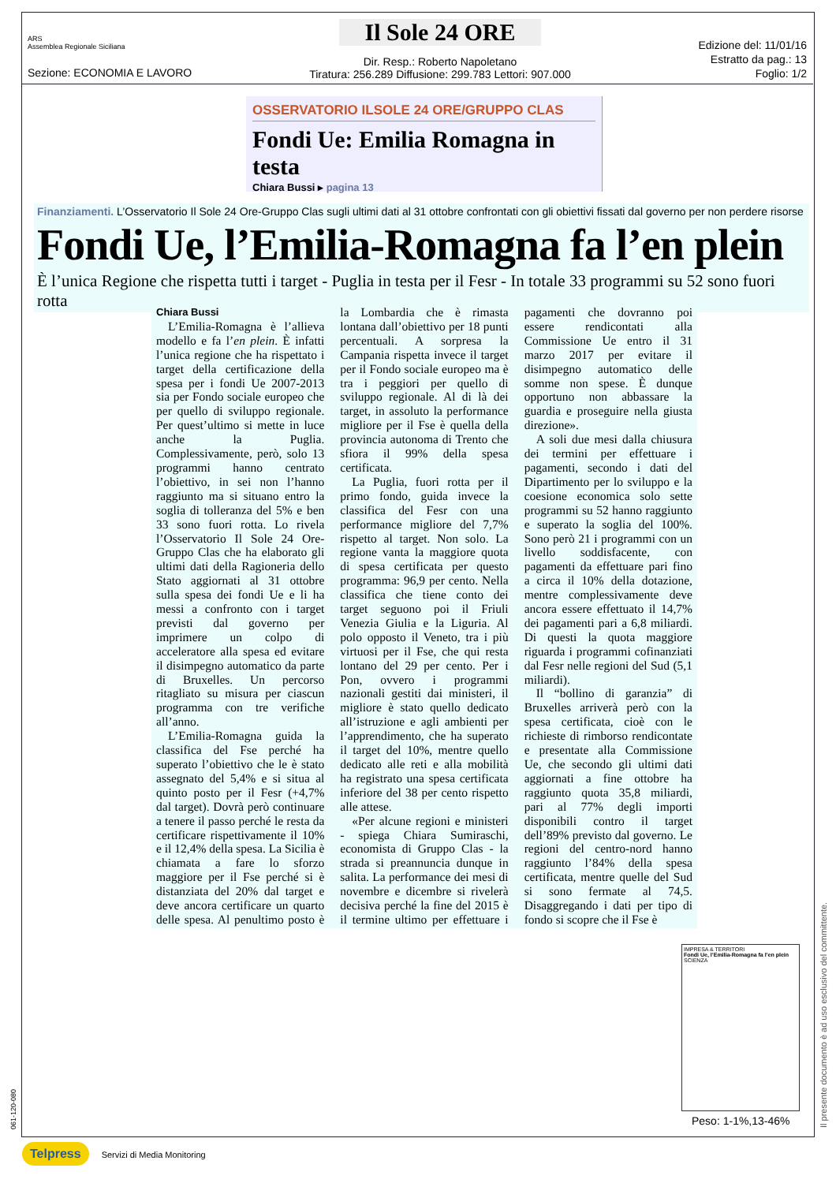ARS
Assemblea Regionale Siciliana
Sezione: ECONOMIA E LAVORO
Il Sole 24 ORE
Dir. Resp.: Roberto Napoletano
Tiratura: 256.289 Diffusione: 299.783 Lettori: 907.000
Edizione del: 11/01/16
Estratto da pag.: 13
Foglio: 1/2
OSSERVATORIO ILSOLE 24 ORE/GRUPPO CLAS
Fondi Ue: Emilia Romagna in testa
Chiara Bussi ▸ pagina 13
Finanziamenti. L’Osservatorio Il Sole 24 Ore-Gruppo Clas sugli ultimi dati al 31 ottobre confrontati con gli obiettivi fissati dal governo per non perdere risorse
Fondi Ue, l’Emilia-Romagna fa l’en plein
È l’unica Regione che rispetta tutti i target - Puglia in testa per il Fesr - In totale 33 programmi su 52 sono fuori rotta
Chiara Bussi
L’Emilia-Romagna è l’allieva modello e fa l’en plein. È infatti l’unica regione che ha rispettato i target della certificazione della spesa per i fondi Ue 2007-2013 sia per Fondo sociale europeo che per quello di sviluppo regionale. Per quest’ultimo si mette in luce anche la Puglia. Complessivamente, però, solo 13 programmi hanno centrato l’obiettivo, in sei non l’hanno raggiunto ma si situano entro la soglia di tolleranza del 5% e ben 33 sono fuori rotta. Lo rivela l’Osservatorio Il Sole 24 Ore-Gruppo Clas che ha elaborato gli ultimi dati della Ragioneria dello Stato aggiornati al 31 ottobre sulla spesa dei fondi Ue e li ha messi a confronto con i target previsti dal governo per imprimere un colpo di acceleratore alla spesa ed evitare il disimpegno automatico da parte di Bruxelles. Un percorso ritagliato su misura per ciascun programma con tre verifiche all’anno.
L’Emilia-Romagna guida la classifica del Fse perché ha superato l’obiettivo che le è stato assegnato del 5,4% e si situa al quinto posto per il Fesr (+4,7% dal target). Dovrà però continuare a tenere il passo perché le resta da certificare rispettivamente il 10% e il 12,4% della spesa. La Sicilia è chiamata a fare lo sforzo maggiore per il Fse perché si è distanziata del 20% dal target e deve ancora certificare un quarto delle spesa. Al penultimo posto è la Lombardia che è rimasta lontana dall’obiettivo per 18 punti percentuali. A sorpresa la Campania rispetta invece il target per il Fondo sociale europeo ma è tra i peggiori per quello di sviluppo regionale. Al di là dei target, in assoluto la performance migliore per il Fse è quella della provincia autonoma di Trento che sfiora il 99% della spesa certificata.
La Puglia, fuori rotta per il primo fondo, guida invece la classifica del Fesr con una performance migliore del 7,7% rispetto al target. Non solo. La regione vanta la maggiore quota di spesa certificata per questo programma: 96,9 per cento. Nella classifica che tiene conto dei target seguono poi il Friuli Venezia Giulia e la Liguria. Al polo opposto il Veneto, tra i più virtuosi per il Fse, che qui resta lontano del 29 per cento. Per i Pon, ovvero i programmi nazionali gestiti dai ministeri, il migliore è stato quello dedicato all’istruzione e agli ambienti per l’apprendimento, che ha superato il target del 10%, mentre quello dedicato alle reti e alla mobilità ha registrato una spesa certificata inferiore del 38 per cento rispetto alle attese.
«Per alcune regioni e ministeri - spiega Chiara Sumiraschi, economista di Gruppo Clas - la strada si preannuncia dunque in salita. La performance dei mesi di novembre e dicembre si rivelerà decisiva perché la fine del 2015 è il termine ultimo per effettuare i pagamenti che dovranno poi essere rendicontati alla Commissione Ue entro il 31 marzo 2017 per evitare il disimpegno automatico delle somme non spese. È dunque opportuno non abbassare la guardia e proseguire nella giusta direzione».
A soli due mesi dalla chiusura dei termini per effettuare i pagamenti, secondo i dati del Dipartimento per lo sviluppo e la coesione economica solo sette programmi su 52 hanno raggiunto e superato la soglia del 100%. Sono però 21 i programmi con un livello soddisfacente, con pagamenti da effettuare pari fino a circa il 10% della dotazione, mentre complessivamente deve ancora essere effettuato il 14,7% dei pagamenti pari a 6,8 miliardi. Di questi la quota maggiore riguarda i programmi cofinanziati dal Fesr nelle regioni del Sud (5,1 miliardi).
Il “bollino di garanzia” di Bruxelles arriverà però con la spesa certificata, cioè con le richieste di rimborso rendicontate e presentate alla Commissione Ue, che secondo gli ultimi dati aggiornati a fine ottobre ha raggiunto quota 35,8 miliardi, pari al 77% degli importi disponibili contro il target dell’89% previsto dal governo. Le regioni del centro-nord hanno raggiunto l’84% della spesa certificata, mentre quelle del Sud si sono fermate al 74,5. Disaggregando i dati per tipo di fondo si scopre che il Fse è
IMPRESA & TERRITORI
Fondi Ue, l’Emilia-Romagna fa l’en plein
SCIENZA
Peso: 1-1%,13-46%
Il presente documento è ad uso esclusivo del committente.
061-120-080
Telpress Servizi di Media Monitoring